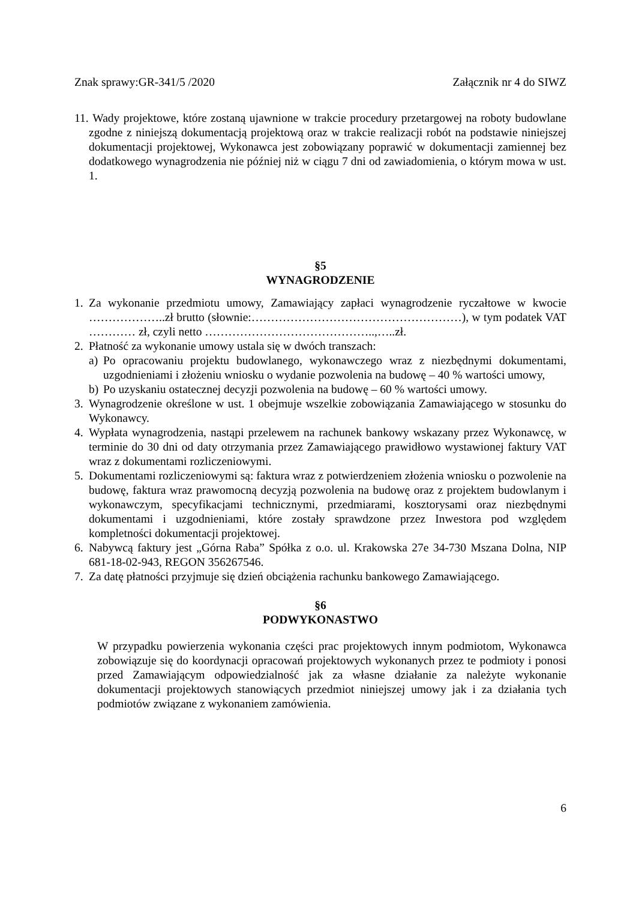Znak sprawy:GR-341/5 /2020 Załącznik nr 4 do SIWZ
11. Wady projektowe, które zostaną ujawnione w trakcie procedury przetargowej na roboty budowlane zgodne z niniejszą dokumentacją projektową oraz w trakcie realizacji robót na podstawie niniejszej dokumentacji projektowej, Wykonawca jest zobowiązany poprawić w dokumentacji zamiennej bez dodatkowego wynagrodzenia nie później niż w ciągu 7 dni od zawiadomienia, o którym mowa w ust. 1.
§5
WYNAGRODZENIE
1. Za wykonanie przedmiotu umowy, Zamawiający zapłaci wynagrodzenie ryczałtowe w kwocie ………………..zł brutto (słownie:………………………………………………), w tym podatek VAT ………… zł, czyli netto ……………………………………..,…..zł.
2. Płatność za wykonanie umowy ustala się w dwóch transzach:
a) Po opracowaniu projektu budowlanego, wykonawczego wraz z niezbędnymi dokumentami, uzgodnieniami i złożeniu wniosku o wydanie pozwolenia na budowę – 40 % wartości umowy,
b) Po uzyskaniu ostatecznej decyzji pozwolenia na budowę – 60 % wartości umowy.
3. Wynagrodzenie określone w ust. 1 obejmuje wszelkie zobowiązania Zamawiającego w stosunku do Wykonawcy.
4. Wypłata wynagrodzenia, nastąpi przelewem na rachunek bankowy wskazany przez Wykonawcę, w terminie do 30 dni od daty otrzymania przez Zamawiającego prawidłowo wystawionej faktury VAT wraz z dokumentami rozliczeniowymi.
5. Dokumentami rozliczeniowymi są: faktura wraz z potwierdzeniem złożenia wniosku o pozwolenie na budowę, faktura wraz prawomocną decyzją pozwolenia na budowę oraz z projektem budowlanym i wykonawczym, specyfikacjami technicznymi, przedmiarami, kosztorysami oraz niezbędnymi dokumentami i uzgodnieniami, które zostały sprawdzone przez Inwestora pod względem kompletności dokumentacji projektowej.
6. Nabywcą faktury jest „Górna Raba” Spółka z o.o. ul. Krakowska 27e 34-730 Mszana Dolna, NIP 681-18-02-943, REGON 356267546.
7. Za datę płatności przyjmuje się dzień obciążenia rachunku bankowego Zamawiającego.
§6
PODWYKONASTWO
W przypadku powierzenia wykonania części prac projektowych innym podmiotom, Wykonawca zobowiązuje się do koordynacji opracowań projektowych wykonanych przez te podmioty i ponosi przed Zamawiającym odpowiedzialność jak za własne działanie za należyte wykonanie dokumentacji projektowych stanowiących przedmiot niniejszej umowy jak i za działania tych podmiotów związane z wykonaniem zamówienia.
6